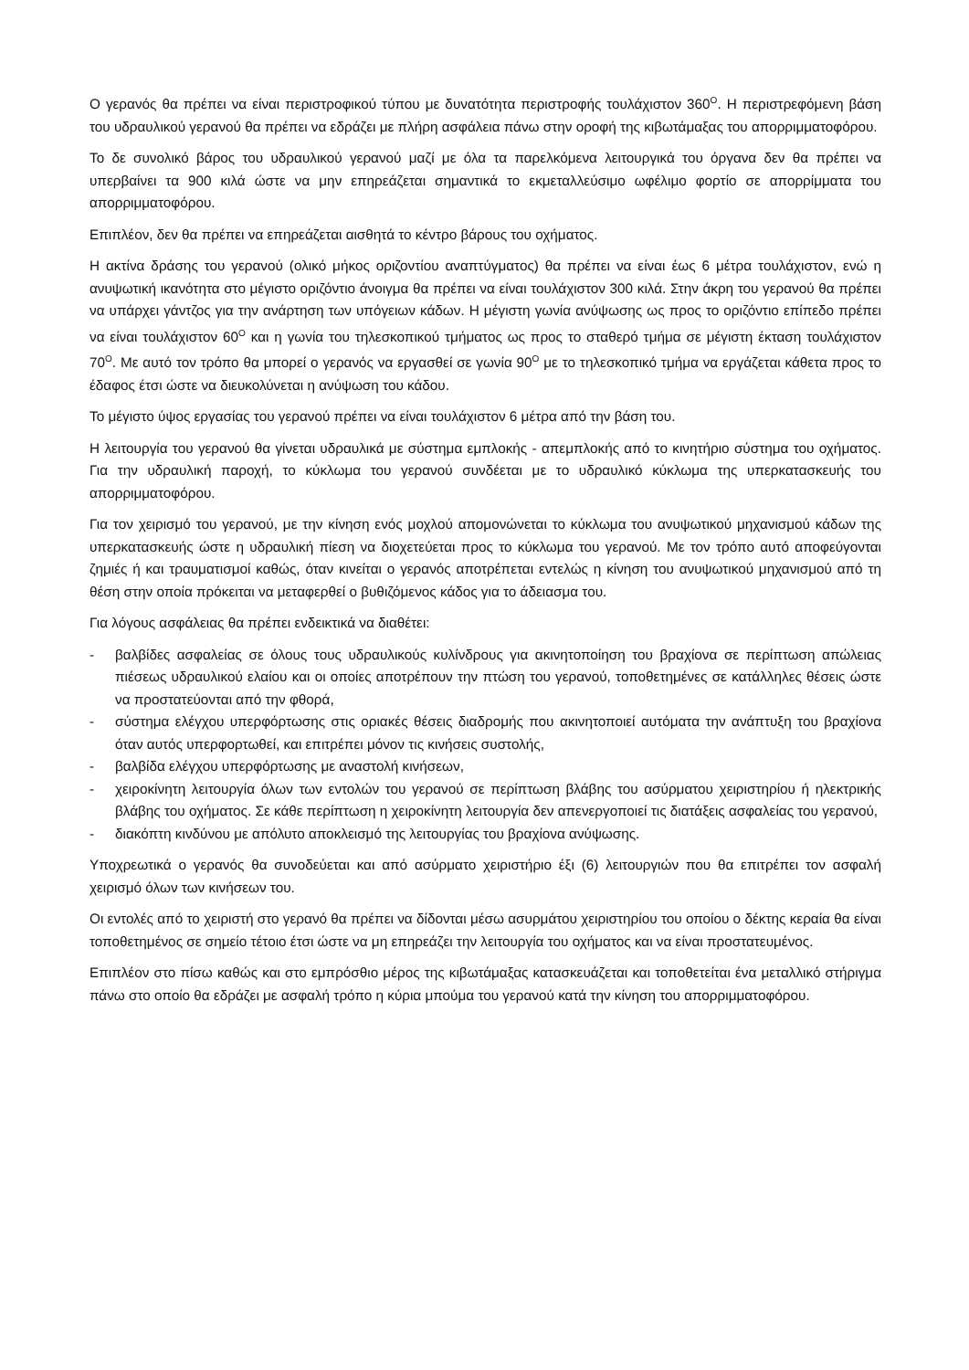Ο γερανός θα πρέπει να είναι περιστροφικού τύπου με δυνατότητα περιστροφής τουλάχιστον 360<sup>O</sup>. Η περιστρεφόμενη βάση του υδραυλικού γερανού θα πρέπει να εδράζει με πλήρη ασφάλεια πάνω στην οροφή της κιβωτάμαξας του απορριμματοφόρου.
Το δε συνολικό βάρος του υδραυλικού γερανού μαζί με όλα τα παρελκόμενα λειτουργικά του όργανα δεν θα πρέπει να υπερβαίνει τα 900 κιλά ώστε να μην επηρεάζεται σημαντικά το εκμεταλλεύσιμο ωφέλιμο φορτίο σε απορρίμματα του απορριμματοφόρου.
Επιπλέον, δεν θα πρέπει να επηρεάζεται αισθητά το κέντρο βάρους του οχήματος.
Η ακτίνα δράσης του γερανού (ολικό μήκος οριζοντίου αναπτύγματος) θα πρέπει να είναι έως 6 μέτρα τουλάχιστον, ενώ η ανυψωτική ικανότητα στο μέγιστο οριζόντιο άνοιγμα θα πρέπει να είναι τουλάχιστον 300 κιλά. Στην άκρη του γερανού θα πρέπει να υπάρχει γάντζος για την ανάρτηση των υπόγειων κάδων. Η μέγιστη γωνία ανύψωσης ως προς το οριζόντιο επίπεδο πρέπει να είναι τουλάχιστον 60<sup>O</sup> και η γωνία του τηλεσκοπικού τμήματος ως προς το σταθερό τμήμα σε μέγιστη έκταση τουλάχιστον 70<sup>O</sup>. Με αυτό τον τρόπο θα μπορεί ο γερανός να εργασθεί σε γωνία 90<sup>O</sup> με το τηλεσκοπικό τμήμα να εργάζεται κάθετα προς το έδαφος έτσι ώστε να διευκολύνεται η ανύψωση του κάδου.
Το μέγιστο ύψος εργασίας του γερανού πρέπει να είναι τουλάχιστον 6 μέτρα από την βάση του.
Η λειτουργία του γερανού θα γίνεται υδραυλικά με σύστημα εμπλοκής - απεμπλοκής από το κινητήριο σύστημα του οχήματος. Για την υδραυλική παροχή, το κύκλωμα του γερανού συνδέεται με το υδραυλικό κύκλωμα της υπερκατασκευής του απορριμματοφόρου.
Για τον χειρισμό του γερανού, με την κίνηση ενός μοχλού απομονώνεται το κύκλωμα του ανυψωτικού μηχανισμού κάδων της υπερκατασκευής ώστε η υδραυλική πίεση να διοχετεύεται προς το κύκλωμα του γερανού. Με τον τρόπο αυτό αποφεύγονται ζημιές ή και τραυματισμοί καθώς, όταν κινείται ο γερανός αποτρέπεται εντελώς η κίνηση του ανυψωτικού μηχανισμού από τη θέση στην οποία πρόκειται να μεταφερθεί ο βυθιζόμενος κάδος για το άδειασμα του.
Για λόγους ασφάλειας θα πρέπει ενδεικτικά να διαθέτει:
- βαλβίδες ασφαλείας σε όλους τους υδραυλικούς κυλίνδρους για ακινητοποίηση του βραχίονα σε περίπτωση απώλειας πιέσεως υδραυλικού ελαίου και οι οποίες αποτρέπουν την πτώση του γερανού, τοποθετημένες σε κατάλληλες θέσεις ώστε να προστατεύονται από την φθορά,
- σύστημα ελέγχου υπερφόρτωσης στις οριακές θέσεις διαδρομής που ακινητοποιεί αυτόματα την ανάπτυξη του βραχίονα όταν αυτός υπερφορτωθεί, και επιτρέπει μόνον τις κινήσεις συστολής,
- βαλβίδα ελέγχου υπερφόρτωσης με αναστολή κινήσεων,
- χειροκίνητη λειτουργία όλων των εντολών του γερανού σε περίπτωση βλάβης του ασύρματου χειριστηρίου ή ηλεκτρικής βλάβης του οχήματος. Σε κάθε περίπτωση η χειροκίνητη λειτουργία δεν απενεργοποιεί τις διατάξεις ασφαλείας του γερανού,
- διακόπτη κινδύνου με απόλυτο αποκλεισμό της λειτουργίας του βραχίονα ανύψωσης.
Υποχρεωτικά ο γερανός θα συνοδεύεται και από ασύρματο χειριστήριο έξι (6) λειτουργιών που θα επιτρέπει τον ασφαλή χειρισμό όλων των κινήσεων του.
Οι εντολές από το χειριστή στο γερανό θα πρέπει να δίδονται μέσω ασυρμάτου χειριστηρίου του οποίου ο δέκτης κεραία θα είναι τοποθετημένος σε σημείο τέτοιο έτσι ώστε να μη επηρεάζει την λειτουργία του οχήματος και να είναι προστατευμένος.
Επιπλέον στο πίσω καθώς και στο εμπρόσθιο μέρος της κιβωτάμαξας κατασκευάζεται και τοποθετείται ένα μεταλλικό στήριγμα πάνω στο οποίο θα εδράζει με ασφαλή τρόπο η κύρια μπούμα του γερανού κατά την κίνηση του απορριμματοφόρου.